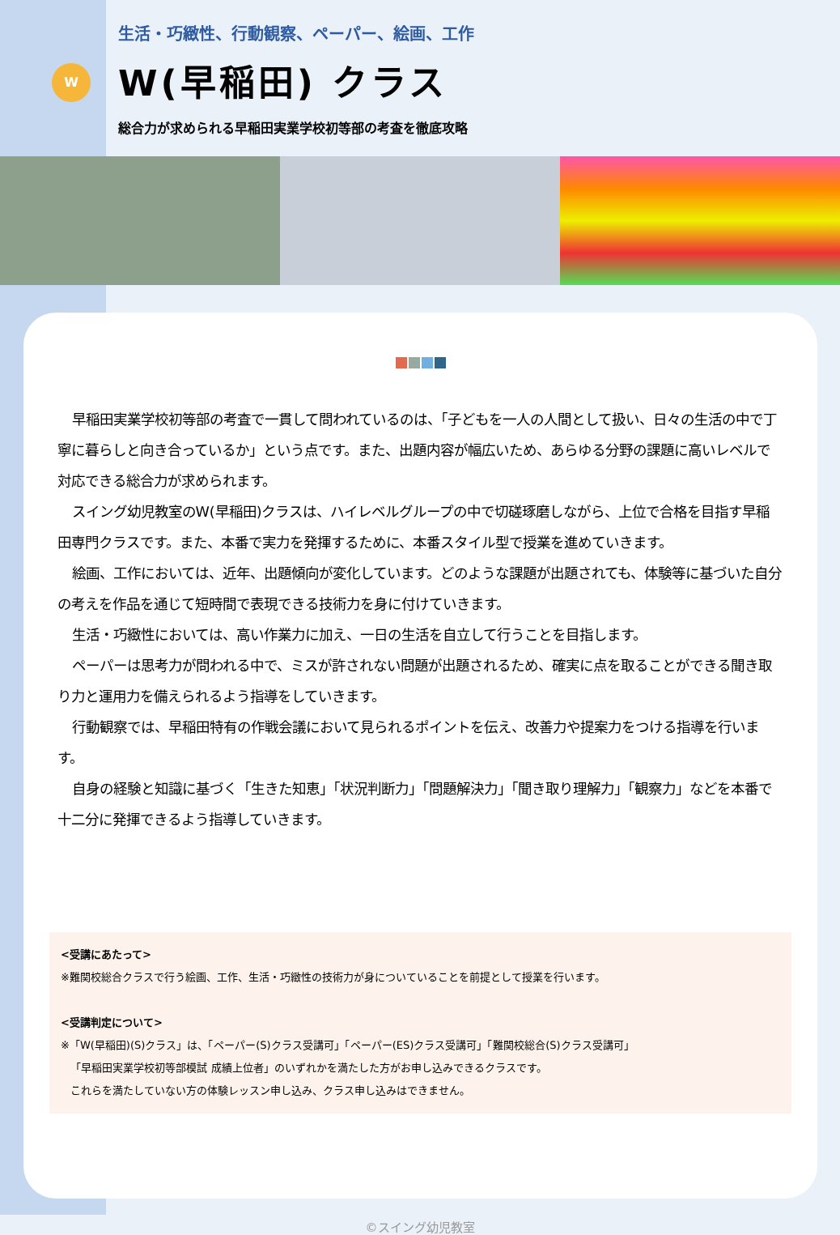W
生活・巧緻性、行動観察、ペーパー、絵画、工作
W(早稲田) クラス
総合力が求められる早稲田実業学校初等部の考査を徹底攻略
早稲田実業学校初等部の考査で一貫して問われているのは、「子どもを一人の人間として扱い、日々の生活の中で丁寧に暮らしと向き合っているか」という点です。また、出題内容が幅広いため、あらゆる分野の課題に高いレベルで対応できる総合力が求められます。
スイング幼児教室のW(早稲田)クラスは、ハイレベルグループの中で切磋琢磨しながら、上位で合格を目指す早稲田専門クラスです。また、本番で実力を発揮するために、本番スタイル型で授業を進めていきます。
絵画、工作においては、近年、出題傾向が変化しています。どのような課題が出題されても、体験等に基づいた自分の考えを作品を通じて短時間で表現できる技術力を身に付けていきます。
生活・巧緻性においては、高い作業力に加え、一日の生活を自立して行うことを目指します。
ペーパーは思考力が問われる中で、ミスが許されない問題が出題されるため、確実に点を取ることができる聞き取り力と運用力を備えられるよう指導をしていきます。
行動観察では、早稲田特有の作戦会議において見られるポイントを伝え、改善力や提案力をつける指導を行います。
自身の経験と知識に基づく「生きた知恵」「状況判断力」「問題解決力」「聞き取り理解力」「観察力」などを本番で十二分に発揮できるよう指導していきます。
<受講にあたって>
※難関校総合クラスで行う絵画、工作、生活・巧緻性の技術力が身についていることを前提として授業を行います。
<受講判定について>
※「W(早稲田)(S)クラス」は、「ペーパー(S)クラス受講可」「ペーパー(ES)クラス受講可」「難関校総合(S)クラス受講可」
「早稲田実業学校初等部模試 成績上位者」のいずれかを満たした方がお申し込みできるクラスです。
これらを満たしていない方の体験レッスン申し込み、クラス申し込みはできません。
©スイング幼児教室